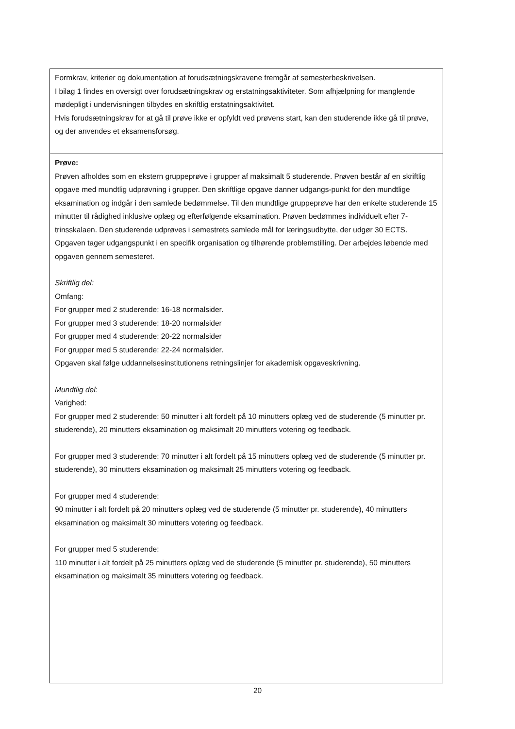| Formkrav, kriterier og dokumentation af forudsætningskravene fremgår af semesterbeskrivelsen. I bilag 1 findes en oversigt over forudsætningskrav og erstatningsaktiviteter. Som afhjælpning for manglende mødepligt i undervisningen tilbydes en skriftlig erstatningsaktivitet. Hvis forudsætningskrav for at gå til prøve ikke er opfyldt ved prøvens start, kan den studerende ikke gå til prøve, og der anvendes et eksamensforsøg. |
| Prøve: Prøven afholdes som en ekstern gruppeprøve i grupper af maksimalt 5 studerende. Prøven består af en skriftlig opgave med mundtlig udprøvning i grupper. Den skriftlige opgave danner udgangs-punkt for den mundtlige eksamination og indgår i den samlede bedømmelse. Til den mundtlige gruppeprøve har den enkelte studerende 15 minutter til rådighed inklusive oplæg og efterfølgende eksamination. Prøven bedømmes individuelt efter 7-trinsskalaen. Den studerende udprøves i semestrets samlede mål for læringsudbytte, der udgør 30 ECTS. Opgaven tager udgangspunkt i en specifik organisation og tilhørende problemstilling. Der arbejdes løbende med opgaven gennem semesteret. Skriftlig del: Omfang: For grupper med 2 studerende: 16-18 normalsider. For grupper med 3 studerende: 18-20 normalsider For grupper med 4 studerende: 20-22 normalsider For grupper med 5 studerende: 22-24 normalsider. Opgaven skal følge uddannelsesinstitutionens retningslinjer for akademisk opgaveskrivning. Mundtlig del: Varighed: For grupper med 2 studerende: 50 minutter i alt fordelt på 10 minutters oplæg ved de studerende (5 minutter pr. studerende), 20 minutters eksamination og maksimalt 20 minutters votering og feedback. For grupper med 3 studerende: 70 minutter i alt fordelt på 15 minutters oplæg ved de studerende (5 minutter pr. studerende), 30 minutters eksamination og maksimalt 25 minutters votering og feedback. For grupper med 4 studerende: 90 minutter i alt fordelt på 20 minutters oplæg ved de studerende (5 minutter pr. studerende), 40 minutters eksamination og maksimalt 30 minutters votering og feedback. For grupper med 5 studerende: 110 minutter i alt fordelt på 25 minutters oplæg ved de studerende (5 minutter pr. studerende), 50 minutters eksamination og maksimalt 35 minutters votering og feedback. |
20